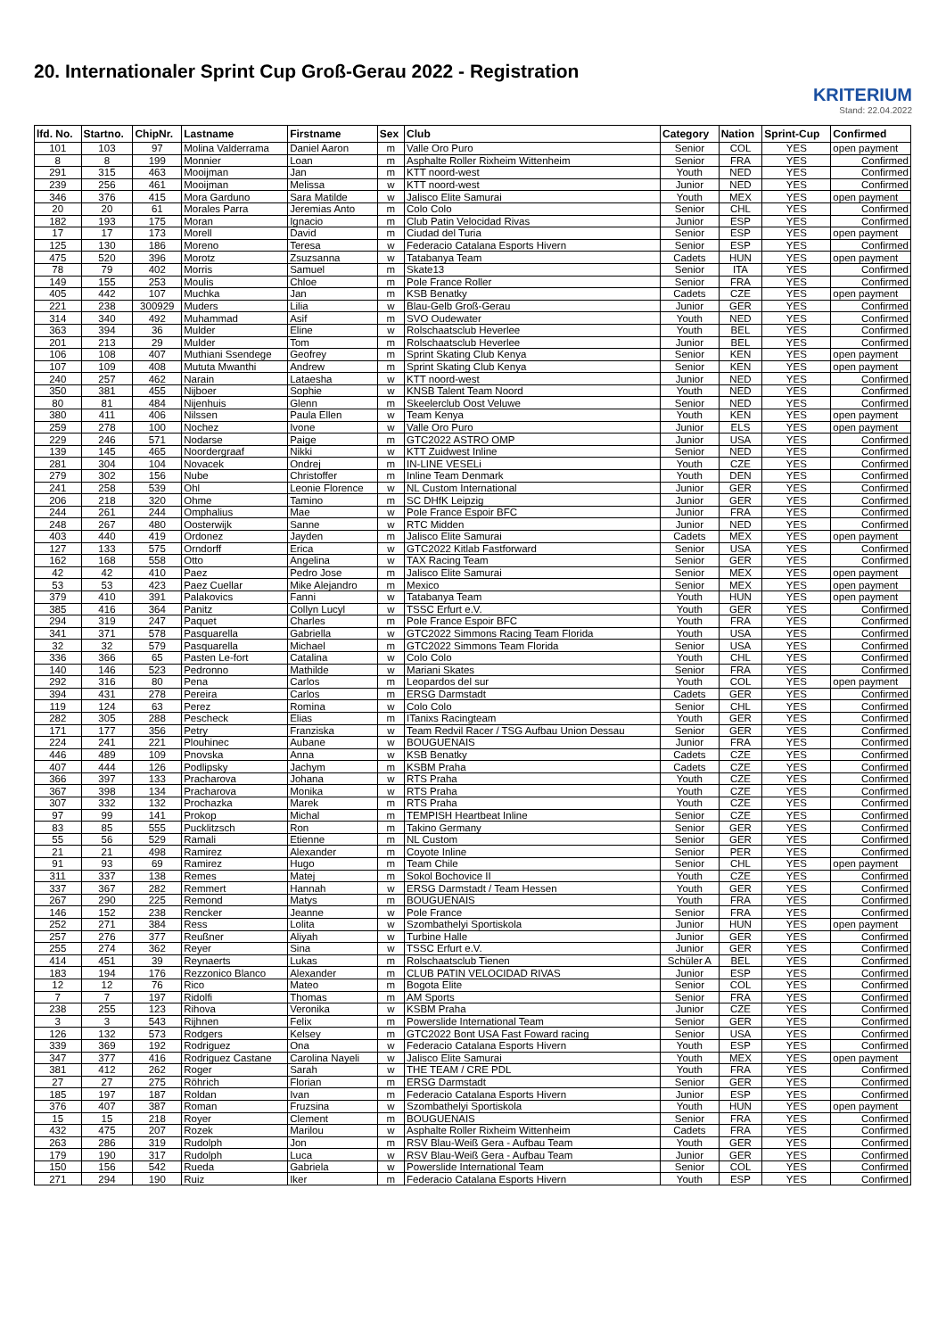20. Internationaler Sprint Cup Groß-Gerau 2022 - Registration
KRITERIUM
Stand: 22.04.2022
| lfd. No. | Startno. | ChipNr. | Lastname | Firstname | Sex | Club | Category | Nation | Sprint-Cup | Confirmed |
| --- | --- | --- | --- | --- | --- | --- | --- | --- | --- | --- |
| 101 | 103 | 97 | Molina Valderrama | Daniel Aaron | m | Valle Oro Puro | Senior | COL | YES | open payment |
| 8 | 8 | 199 | Monnier | Loan | m | Asphalte Roller Rixheim Wittenheim | Senior | FRA | YES | Confirmed |
| 291 | 315 | 463 | Mooijman | Jan | m | KTT noord-west | Youth | NED | YES | Confirmed |
| 239 | 256 | 461 | Mooijman | Melissa | w | KTT noord-west | Junior | NED | YES | Confirmed |
| 346 | 376 | 415 | Mora Garduno | Sara Matilde | w | Jalisco Elite Samurai | Youth | MEX | YES | open payment |
| 20 | 20 | 61 | Morales Parra | Jeremias Anto | m | Colo Colo | Senior | CHL | YES | Confirmed |
| 182 | 193 | 175 | Moran | Ignacio | m | Club Patin Velocidad Rivas | Junior | ESP | YES | Confirmed |
| 17 | 17 | 173 | Morell | David | m | Ciudad del Turia | Senior | ESP | YES | open payment |
| 125 | 130 | 186 | Moreno | Teresa | w | Federacio Catalana Esports Hivern | Senior | ESP | YES | Confirmed |
| 475 | 520 | 396 | Morotz | Zsuzsanna | w | Tatabanya Team | Cadets | HUN | YES | open payment |
| 78 | 79 | 402 | Morris | Samuel | m | Skate13 | Senior | ITA | YES | Confirmed |
| 149 | 155 | 253 | Moulis | Chloe | m | Pole France Roller | Senior | FRA | YES | Confirmed |
| 405 | 442 | 107 | Muchka | Jan | m | KSB Benatky | Cadets | CZE | YES | open payment |
| 221 | 238 | 300929 | Muders | Lilia | w | Blau-Gelb Groß-Gerau | Junior | GER | YES | Confirmed |
| 314 | 340 | 492 | Muhammad | Asif | m | SVO Oudewater | Youth | NED | YES | Confirmed |
| 363 | 394 | 36 | Mulder | Eline | w | Rolschaatsclub Heverlee | Youth | BEL | YES | Confirmed |
| 201 | 213 | 29 | Mulder | Tom | m | Rolschaatsclub Heverlee | Junior | BEL | YES | Confirmed |
| 106 | 108 | 407 | Muthiani Ssendege | Geofrey | m | Sprint Skating Club Kenya | Senior | KEN | YES | open payment |
| 107 | 109 | 408 | Mututa Mwanthi | Andrew | m | Sprint Skating Club Kenya | Senior | KEN | YES | open payment |
| 240 | 257 | 462 | Narain | Lataesha | w | KTT noord-west | Junior | NED | YES | Confirmed |
| 350 | 381 | 455 | Nijboer | Sophie | w | KNSB Talent Team Noord | Youth | NED | YES | Confirmed |
| 80 | 81 | 484 | Nijenhuis | Glenn | m | Skeelerclub Oost Veluwe | Senior | NED | YES | Confirmed |
| 380 | 411 | 406 | Nilssen | Paula Ellen | w | Team Kenya | Youth | KEN | YES | open payment |
| 259 | 278 | 100 | Nochez | Ivone | w | Valle Oro Puro | Junior | ELS | YES | open payment |
| 229 | 246 | 571 | Nodarse | Paige | m | GTC2022 ASTRO OMP | Junior | USA | YES | Confirmed |
| 139 | 145 | 465 | Noordergraaf | Nikki | w | KTT Zuidwest Inline | Senior | NED | YES | Confirmed |
| 281 | 304 | 104 | Novacek | Ondrej | m | IN-LINE VESELi | Youth | CZE | YES | Confirmed |
| 279 | 302 | 156 | Nube | Christoffer | m | Inline Team Denmark | Youth | DEN | YES | Confirmed |
| 241 | 258 | 539 | Ohl | Leonie Florence | w | NL Custom International | Junior | GER | YES | Confirmed |
| 206 | 218 | 320 | Ohme | Tamino | m | SC DHfK Leipzig | Junior | GER | YES | Confirmed |
| 244 | 261 | 244 | Omphalius | Mae | w | Pole France Espoir BFC | Junior | FRA | YES | Confirmed |
| 248 | 267 | 480 | Oosterwijk | Sanne | w | RTC Midden | Junior | NED | YES | Confirmed |
| 403 | 440 | 419 | Ordonez | Jayden | m | Jalisco Elite Samurai | Cadets | MEX | YES | open payment |
| 127 | 133 | 575 | Orndorff | Erica | w | GTC2022 Kitlab Fastforward | Senior | USA | YES | Confirmed |
| 162 | 168 | 558 | Otto | Angelina | w | TAX Racing Team | Senior | GER | YES | Confirmed |
| 42 | 42 | 410 | Paez | Pedro Jose | m | Jalisco Elite Samurai | Senior | MEX | YES | open payment |
| 53 | 53 | 423 | Paez Cuellar | Mike Alejandro | m | Mexico | Senior | MEX | YES | open payment |
| 379 | 410 | 391 | Palakovics | Fanni | w | Tatabanya Team | Youth | HUN | YES | open payment |
| 385 | 416 | 364 | Panitz | Collyn Lucyl | w | TSSC Erfurt e.V. | Youth | GER | YES | Confirmed |
| 294 | 319 | 247 | Paquet | Charles | m | Pole France Espoir BFC | Youth | FRA | YES | Confirmed |
| 341 | 371 | 578 | Pasquarella | Gabriella | w | GTC2022 Simmons Racing Team Florida | Youth | USA | YES | Confirmed |
| 32 | 32 | 579 | Pasquarella | Michael | m | GTC2022 Simmons Team Florida | Senior | USA | YES | Confirmed |
| 336 | 366 | 65 | Pasten Le-fort | Catalina | w | Colo Colo | Youth | CHL | YES | Confirmed |
| 140 | 146 | 523 | Pedronno | Mathilde | w | Mariani Skates | Senior | FRA | YES | Confirmed |
| 292 | 316 | 80 | Pena | Carlos | m | Leopardos del sur | Youth | COL | YES | open payment |
| 394 | 431 | 278 | Pereira | Carlos | m | ERSG Darmstadt | Cadets | GER | YES | Confirmed |
| 119 | 124 | 63 | Perez | Romina | w | Colo Colo | Senior | CHL | YES | Confirmed |
| 282 | 305 | 288 | Pescheck | Elias | m | ITanixs Racingteam | Youth | GER | YES | Confirmed |
| 171 | 177 | 356 | Petry | Franziska | w | Team Redvil Racer / TSG Aufbau Union Dessau | Senior | GER | YES | Confirmed |
| 224 | 241 | 221 | Plouhinec | Aubane | w | BOUGUENAIS | Junior | FRA | YES | Confirmed |
| 446 | 489 | 109 | Pnovska | Anna | w | KSB Benatky | Cadets | CZE | YES | Confirmed |
| 407 | 444 | 126 | Podlipsky | Jachym | m | KSBM Praha | Cadets | CZE | YES | Confirmed |
| 366 | 397 | 133 | Pracharova | Johana | w | RTS Praha | Youth | CZE | YES | Confirmed |
| 367 | 398 | 134 | Pracharova | Monika | w | RTS Praha | Youth | CZE | YES | Confirmed |
| 307 | 332 | 132 | Prochazka | Marek | m | RTS Praha | Youth | CZE | YES | Confirmed |
| 97 | 99 | 141 | Prokop | Michal | m | TEMPISH Heartbeat Inline | Senior | CZE | YES | Confirmed |
| 83 | 85 | 555 | Pucklitzsch | Ron | m | Takino Germany | Senior | GER | YES | Confirmed |
| 55 | 56 | 529 | Ramali | Etienne | m | NL Custom | Senior | GER | YES | Confirmed |
| 21 | 21 | 498 | Ramirez | Alexander | m | Coyote Inline | Senior | PER | YES | Confirmed |
| 91 | 93 | 69 | Ramirez | Hugo | m | Team Chile | Senior | CHL | YES | open payment |
| 311 | 337 | 138 | Remes | Matej | m | Sokol Bochovice II | Youth | CZE | YES | Confirmed |
| 337 | 367 | 282 | Remmert | Hannah | w | ERSG Darmstadt / Team Hessen | Youth | GER | YES | Confirmed |
| 267 | 290 | 225 | Remond | Matys | m | BOUGUENAIS | Youth | FRA | YES | Confirmed |
| 146 | 152 | 238 | Rencker | Jeanne | w | Pole France | Senior | FRA | YES | Confirmed |
| 252 | 271 | 384 | Ress | Lolita | w | Szombathelyi Sportiskola | Junior | HUN | YES | open payment |
| 257 | 276 | 377 | Reußner | Aliyah | w | Turbine Halle | Junior | GER | YES | Confirmed |
| 255 | 274 | 362 | Reyer | Sina | w | TSSC Erfurt e.V. | Junior | GER | YES | Confirmed |
| 414 | 451 | 39 | Reynaerts | Lukas | m | Rolschaatsclub Tienen | Schüler A | BEL | YES | Confirmed |
| 183 | 194 | 176 | Rezzonico Blanco | Alexander | m | CLUB PATIN VELOCIDAD RIVAS | Junior | ESP | YES | Confirmed |
| 12 | 12 | 76 | Rico | Mateo | m | Bogota Elite | Senior | COL | YES | Confirmed |
| 7 | 7 | 197 | Ridolfi | Thomas | m | AM Sports | Senior | FRA | YES | Confirmed |
| 238 | 255 | 123 | Rihova | Veronika | w | KSBM Praha | Junior | CZE | YES | Confirmed |
| 3 | 3 | 543 | Rijhnen | Felix | m | Powerslide International Team | Senior | GER | YES | Confirmed |
| 126 | 132 | 573 | Rodgers | Kelsey | m | GTC2022 Bont USA Fast Foward racing | Senior | USA | YES | Confirmed |
| 339 | 369 | 192 | Rodriguez | Ona | w | Federacio Catalana Esports Hivern | Youth | ESP | YES | Confirmed |
| 347 | 377 | 416 | Rodriguez Castane | Carolina Nayeli | w | Jalisco Elite Samurai | Youth | MEX | YES | open payment |
| 381 | 412 | 262 | Roger | Sarah | w | THE TEAM / CRE PDL | Youth | FRA | YES | Confirmed |
| 27 | 27 | 275 | Röhrich | Florian | m | ERSG Darmstadt | Senior | GER | YES | Confirmed |
| 185 | 197 | 187 | Roldan | Ivan | m | Federacio Catalana Esports Hivern | Junior | ESP | YES | Confirmed |
| 376 | 407 | 387 | Roman | Fruzsina | w | Szombathelyi Sportiskola | Youth | HUN | YES | open payment |
| 15 | 15 | 218 | Royer | Clement | m | BOUGUENAIS | Senior | FRA | YES | Confirmed |
| 432 | 475 | 207 | Rozek | Marilou | w | Asphalte Roller Rixheim Wittenheim | Cadets | FRA | YES | Confirmed |
| 263 | 286 | 319 | Rudolph | Jon | m | RSV Blau-Weiß Gera - Aufbau Team | Youth | GER | YES | Confirmed |
| 179 | 190 | 317 | Rudolph | Luca | w | RSV Blau-Weiß Gera - Aufbau Team | Junior | GER | YES | Confirmed |
| 150 | 156 | 542 | Rueda | Gabriela | w | Powerslide International Team | Senior | COL | YES | Confirmed |
| 271 | 294 | 190 | Ruiz | Iker | m | Federacio Catalana Esports Hivern | Youth | ESP | YES | Confirmed |